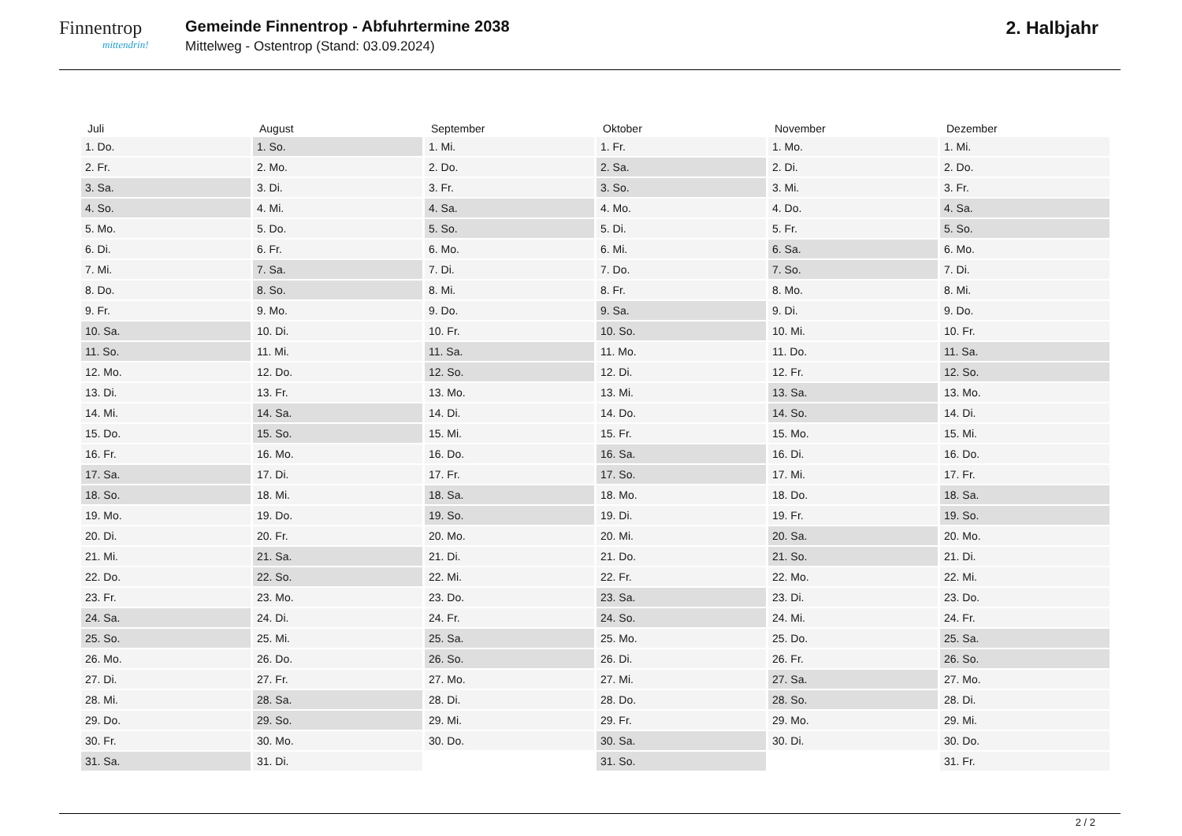Finnentrop
mittendrin!
Gemeinde Finnentrop - Abfuhrtermine 2038
Mittelweg - Ostentrop (Stand: 03.09.2024)
2. Halbjahr
| Juli | August | September | Oktober | November | Dezember |
| --- | --- | --- | --- | --- | --- |
| 1. Do. | 1. So. | 1. Mi. | 1. Fr. | 1. Mo. | 1. Mi. |
| 2. Fr. | 2. Mo. | 2. Do. | 2. Sa. | 2. Di. | 2. Do. |
| 3. Sa. | 3. Di. | 3. Fr. | 3. So. | 3. Mi. | 3. Fr. |
| 4. So. | 4. Mi. | 4. Sa. | 4. Mo. | 4. Do. | 4. Sa. |
| 5. Mo. | 5. Do. | 5. So. | 5. Di. | 5. Fr. | 5. So. |
| 6. Di. | 6. Fr. | 6. Mo. | 6. Mi. | 6. Sa. | 6. Mo. |
| 7. Mi. | 7. Sa. | 7. Di. | 7. Do. | 7. So. | 7. Di. |
| 8. Do. | 8. So. | 8. Mi. | 8. Fr. | 8. Mo. | 8. Mi. |
| 9. Fr. | 9. Mo. | 9. Do. | 9. Sa. | 9. Di. | 9. Do. |
| 10. Sa. | 10. Di. | 10. Fr. | 10. So. | 10. Mi. | 10. Fr. |
| 11. So. | 11. Mi. | 11. Sa. | 11. Mo. | 11. Do. | 11. Sa. |
| 12. Mo. | 12. Do. | 12. So. | 12. Di. | 12. Fr. | 12. So. |
| 13. Di. | 13. Fr. | 13. Mo. | 13. Mi. | 13. Sa. | 13. Mo. |
| 14. Mi. | 14. Sa. | 14. Di. | 14. Do. | 14. So. | 14. Di. |
| 15. Do. | 15. So. | 15. Mi. | 15. Fr. | 15. Mo. | 15. Mi. |
| 16. Fr. | 16. Mo. | 16. Do. | 16. Sa. | 16. Di. | 16. Do. |
| 17. Sa. | 17. Di. | 17. Fr. | 17. So. | 17. Mi. | 17. Fr. |
| 18. So. | 18. Mi. | 18. Sa. | 18. Mo. | 18. Do. | 18. Sa. |
| 19. Mo. | 19. Do. | 19. So. | 19. Di. | 19. Fr. | 19. So. |
| 20. Di. | 20. Fr. | 20. Mo. | 20. Mi. | 20. Sa. | 20. Mo. |
| 21. Mi. | 21. Sa. | 21. Di. | 21. Do. | 21. So. | 21. Di. |
| 22. Do. | 22. So. | 22. Mi. | 22. Fr. | 22. Mo. | 22. Mi. |
| 23. Fr. | 23. Mo. | 23. Do. | 23. Sa. | 23. Di. | 23. Do. |
| 24. Sa. | 24. Di. | 24. Fr. | 24. So. | 24. Mi. | 24. Fr. |
| 25. So. | 25. Mi. | 25. Sa. | 25. Mo. | 25. Do. | 25. Sa. |
| 26. Mo. | 26. Do. | 26. So. | 26. Di. | 26. Fr. | 26. So. |
| 27. Di. | 27. Fr. | 27. Mo. | 27. Mi. | 27. Sa. | 27. Mo. |
| 28. Mi. | 28. Sa. | 28. Di. | 28. Do. | 28. So. | 28. Di. |
| 29. Do. | 29. So. | 29. Mi. | 29. Fr. | 29. Mo. | 29. Mi. |
| 30. Fr. | 30. Mo. | 30. Do. | 30. Sa. | 30. Di. | 30. Do. |
| 31. Sa. | 31. Di. | | 31. So. | | 31. Fr. |
2 / 2